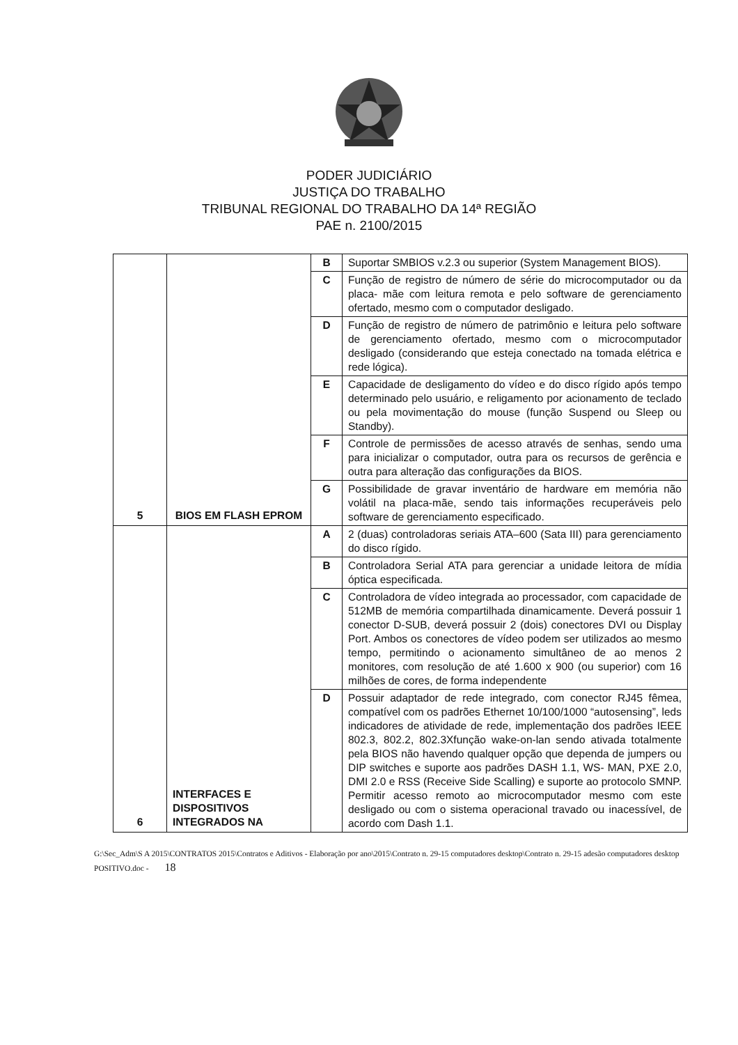PODER JUDICIÁRIO
JUSTIÇA DO TRABALHO
TRIBUNAL REGIONAL DO TRABALHO DA 14ª REGIÃO
PAE n. 2100/2015
| 5 | BIOS EM FLASH EPROM | B | Suportar SMBIOS v.2.3 ou superior (System Management BIOS). |
| | | C | Função de registro de número de série do microcomputador ou da placa- mãe com leitura remota e pelo software de gerenciamento ofertado, mesmo com o computador desligado. |
| | | D | Função de registro de número de patrimônio e leitura pelo software de gerenciamento ofertado, mesmo com o microcomputador desligado (considerando que esteja conectado na tomada elétrica e rede lógica). |
| | | E | Capacidade de desligamento do vídeo e do disco rígido após tempo determinado pelo usuário, e religamento por acionamento de teclado ou pela movimentação do mouse (função Suspend ou Sleep ou Standby). |
| | | F | Controle de permissões de acesso através de senhas, sendo uma para inicializar o computador, outra para os recursos de gerência e outra para alteração das configurações da BIOS. |
| | | G | Possibilidade de gravar inventário de hardware em memória não volátil na placa-mãe, sendo tais informações recuperáveis pelo software de gerenciamento especificado. |
| 6 | INTERFACES E DISPOSITIVOS INTEGRADOS NA | A | 2 (duas) controladoras seriais ATA–600 (Sata III) para gerenciamento do disco rígido. |
| | | B | Controladora Serial ATA para gerenciar a unidade leitora de mídia óptica especificada. |
| | | C | Controladora de vídeo integrada ao processador, com capacidade de 512MB de memória compartilhada dinamicamente. Deverá possuir 1 conector D-SUB, deverá possuir 2 (dois) conectores DVI ou Display Port. Ambos os conectores de vídeo podem ser utilizados ao mesmo tempo, permitindo o acionamento simultâneo de ao menos 2 monitores, com resolução de até 1.600 x 900 (ou superior) com 16 milhões de cores, de forma independente |
| | | D | Possuir adaptador de rede integrado, com conector RJ45 fêmea, compatível com os padrões Ethernet 10/100/1000 “autosensing”, leds indicadores de atividade de rede, implementação dos padrões IEEE 802.3, 802.2, 802.3Xfunção wake-on-lan sendo ativada totalmente pela BIOS não havendo qualquer opção que dependa de jumpers ou DIP switches e suporte aos padrões DASH 1.1, WS- MAN, PXE 2.0, DMI 2.0 e RSS (Receive Side Scalling) e suporte ao protocolo SMNP. Permitir acesso remoto ao microcomputador mesmo com este desligado ou com o sistema operacional travado ou inacessível, de acordo com Dash 1.1. |
G:\Sec_Adm\S A 2015\CONTRATOS 2015\Contratos e Aditivos - Elaboração por ano\2015\Contrato n. 29-15 computadores desktop\Contrato n. 29-15 adesão computadores desktop POSITIVO.doc - 18